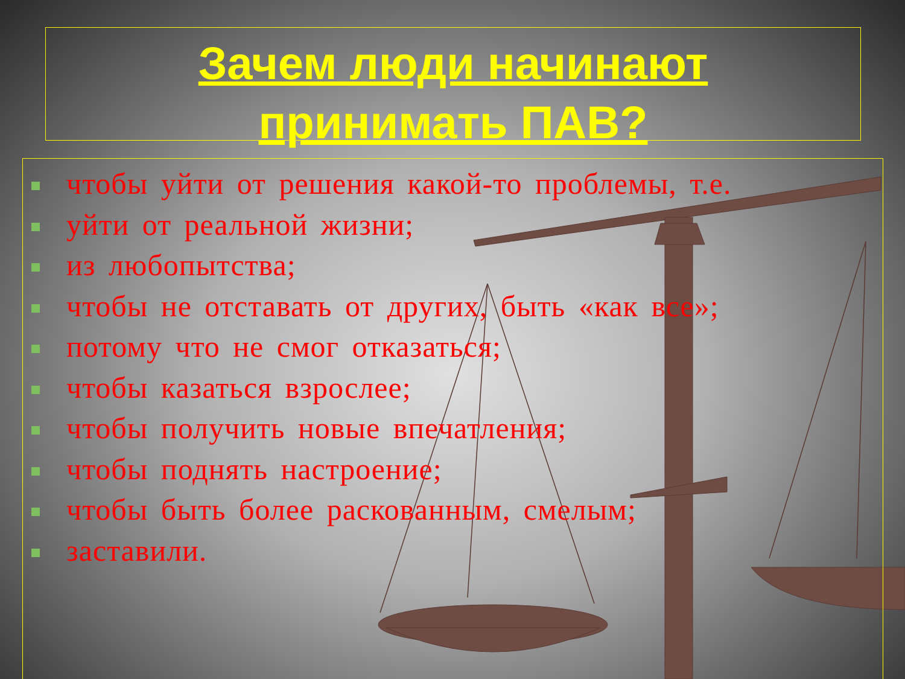Зачем люди начинают
принимать ПАВ?
чтобы уйти от решения какой-то проблемы, т.е.
уйти от реальной жизни;
из любопытства;
чтобы не отставать от других, быть «как все»;
потому что не смог отказаться;
чтобы казаться взрослее;
чтобы получить новые впечатления;
чтобы поднять настроение;
чтобы быть более раскованным, смелым;
заставили.